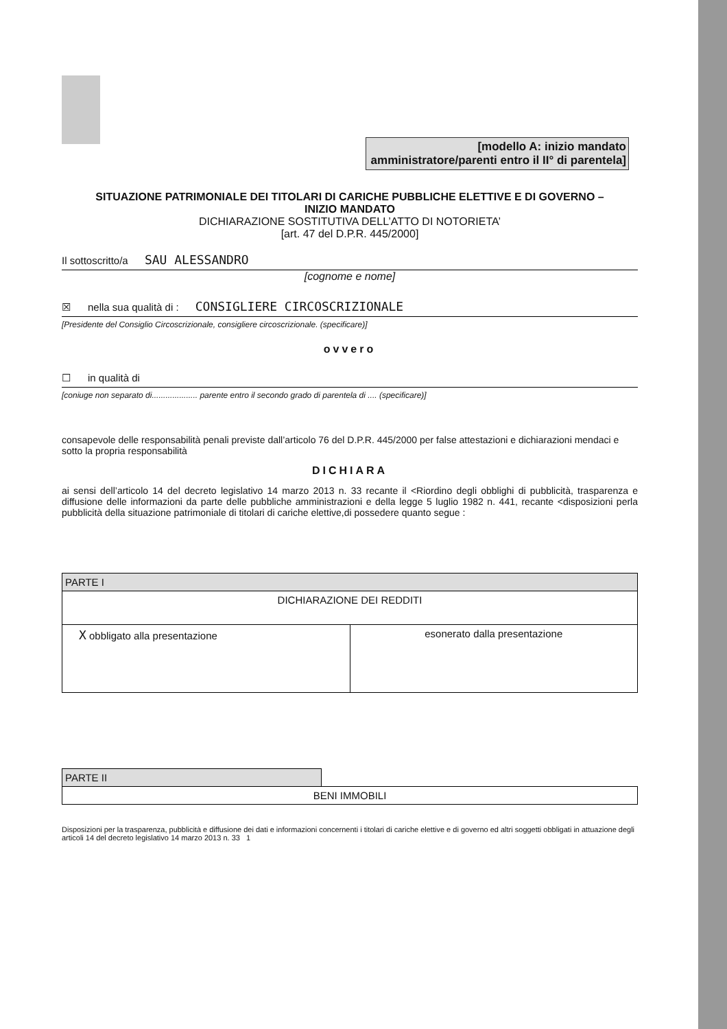[modello A: inizio mandato
amministratore/parenti entro il II° di parentela]
SITUAZIONE PATRIMONIALE DEI TITOLARI DI CARICHE PUBBLICHE ELETTIVE E DI GOVERNO –
INIZIO MANDATO
DICHIARAZIONE SOSTITUTIVA DELL’ATTO DI NOTORIETA’
[art. 47 del D.P.R. 445/2000]
Il sottoscritto/a SAU ALESSANDRO
[cognome e nome]
☒ nella sua qualità di : CONSIGLIERE CIRCOSCRIZIONALE
[Presidente del Consiglio Circoscrizionale, consigliere circoscrizionale. (specificare)]
ovvero
☐ in qualità di
[coniuge non separato di.................... parente entro il secondo grado di parentela di .... (specificare)]
consapevole delle responsabilità penali previste dall’articolo 76 del D.P.R. 445/2000 per false attestazioni e dichiarazioni mendaci e sotto la propria responsabilità
DICHIARA
ai sensi dell’articolo 14 del decreto legislativo 14 marzo 2013 n. 33 recante il <Riordino degli obblighi di pubblicità, trasparenza e diffusione delle informazioni da parte delle pubbliche amministrazioni e della legge 5 luglio 1982 n. 441, recante <disposizioni perla pubblicità della situazione patrimoniale di titolari di cariche elettive,di possedere quanto segue :
| PARTE I | |
| DICHIARAZIONE DEI REDDITI | |
| X obbligato alla presentazione | esonerato dalla presentazione |
| PARTE II | |
| BENI IMMOBILI | |
Disposizioni per la trasparenza, pubblicità e diffusione dei dati e informazioni concernenti i titolari di cariche elettive e di governo ed altri soggetti obbligati in attuazione degli articoli 14 del decreto legislativo 14 marzo 2013 n. 33 1